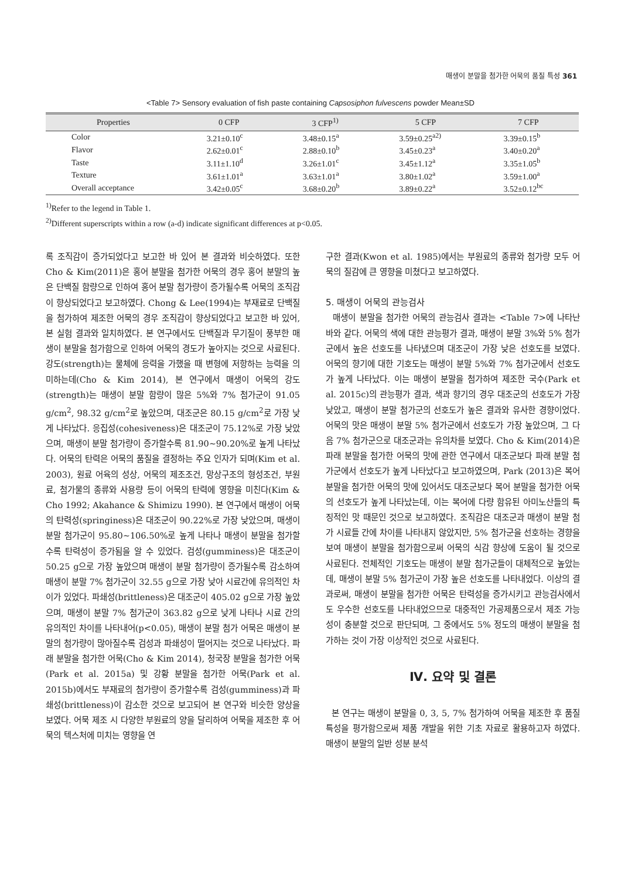매생이 분말을 첨가한 어묵의 품질 특성 361
<Table 7> Sensory evaluation of fish paste containing Capsosiphon fulvescens powder Mean±SD
| Properties | 0 CFP | 3 CFP<sup>1)</sup> | 5 CFP | 7 CFP |
| --- | --- | --- | --- | --- |
| Color | 3.21±0.10<sup>c</sup> | 3.48±0.15<sup>a</sup> | 3.59±0.25<sup>a2)</sup> | 3.39±0.15<sup>b</sup> |
| Flavor | 2.62±0.01<sup>c</sup> | 2.88±0.10<sup>b</sup> | 3.45±0.23<sup>a</sup> | 3.40±0.20<sup>a</sup> |
| Taste | 3.11±1.10<sup>d</sup> | 3.26±1.01<sup>c</sup> | 3.45±1.12<sup>a</sup> | 3.35±1.05<sup>b</sup> |
| Texture | 3.61±1.01<sup>a</sup> | 3.63±1.01<sup>a</sup> | 3.80±1.02<sup>a</sup> | 3.59±1.00<sup>a</sup> |
| Overall acceptance | 3.42±0.05<sup>c</sup> | 3.68±0.20<sup>b</sup> | 3.89±0.22<sup>a</sup> | 3.52±0.12<sup>bc</sup> |
<sup>1)</sup> Refer to the legend in Table 1.
<sup>2)</sup> Different superscripts within a row (a-d) indicate significant differences at p<0.05.
록 조직감이 증가되었다고 보고한 바 있어 본 결과와 비슷하였다. 또한 Cho & Kim(2011)은 홍어 분말을 첨가한 어묵의 경우 홍어 분말의 높은 단백질 함량으로 인하여 홍어 분말 첨가량이 증가될수록 어묵의 조직감이 향상되었다고 보고하였다. Chong & Lee(1994)는 부재료로 단백질을 첨가하여 제조한 어묵의 경우 조직감이 향상되었다고 보고한 바 있어, 본 실험 결과와 일치하였다. 본 연구에서도 단백질과 무기질이 풍부한 매생이 분말을 첨가함으로 인하여 어묵의 경도가 높아지는 것으로 사료된다. 강도(strength)는 물체에 응력을 가했을 때 변형에 저항하는 능력을 의미하는데(Cho & Kim 2014), 본 연구에서 매생이 어묵의 강도(strength)는 매생이 분말 함량이 많은 5%와 7% 첨가군이 91.05 g/cm<sup>2</sup>, 98.32 g/cm<sup>2</sup>로 높았으며, 대조군은 80.15 g/cm<sup>2</sup>로 가장 낮게 나타났다. 응집성(cohesiveness)은 대조군이 75.12%로 가장 낮았으며, 매생이 분말 첨가량이 증가할수록 81.90~90.20%로 높게 나타났다. 어묵의 탄력은 어묵의 품질을 결정하는 주요 인자가 되며(Kim et al. 2003), 원료 어육의 성상, 어묵의 제조조건, 망상구조의 형성조건, 부원료, 첨가물의 종류와 사용량 등이 어묵의 탄력에 영향을 미친다(Kim & Cho 1992; Akahance & Shimizu 1990). 본 연구에서 매생이 어묵의 탄력성(springiness)은 대조군이 90.22%로 가장 낮았으며, 매생이 분말 첨가군이 95.80~106.50%로 높게 나타나 매생이 분말을 첨가할수록 탄력성이 증가됨을 알 수 있었다. 검성(gumminess)은 대조군이 50.25 g으로 가장 높았으며 매생이 분말 첨가량이 증가될수록 감소하여 매생이 분말 7% 첨가군이 32.55 g으로 가장 낮아 시료간에 유의적인 차이가 있었다. 파쇄성(brittleness)은 대조군이 405.02 g으로 가장 높았으며, 매생이 분말 7% 첨가군이 363.82 g으로 낮게 나타나 시료 간의 유의적인 차이를 나타내어(p<0.05), 매생이 분말 첨가 어묵은 매생이 분말의 첨가량이 많아질수록 검성과 파쇄성이 떨어지는 것으로 나타났다. 파래 분말을 첨가한 어묵(Cho & Kim 2014), 청국장 분말을 첨가한 어묵(Park et al. 2015a) 및 강황 분말을 첨가한 어묵(Park et al. 2015b)에서도 부재료의 첨가량이 증가할수록 검성(gumminess)과 파쇄성(brittleness)이 감소한 것으로 보고되어 본 연구와 비슷한 양상을 보였다. 어묵 제조 시 다양한 부원료의 양을 달리하여 어묵을 제조한 후 어묵의 텍스처에 미치는 영향을 연
구한 결과(Kwon et al. 1985)에서는 부원료의 종류와 첨가량 모두 어묵의 질감에 큰 영향을 미쳤다고 보고하였다.
5. 매생이 어묵의 관능검사
매생이 분말을 첨가한 어묵의 관능검사 결과는 <Table 7>에 나타난 바와 같다. 어묵의 색에 대한 관능평가 결과, 매생이 분말 3%와 5% 첨가군에서 높은 선호도를 나타냈으며 대조군이 가장 낮은 선호도를 보였다. 어묵의 향기에 대한 기호도는 매생이 분말 5%와 7% 첨가군에서 선호도가 높게 나타났다. 이는 매생이 분말을 첨가하여 제조한 국수(Park et al. 2015c)의 관능평가 결과, 색과 향기의 경우 대조군의 선호도가 가장 낮았고, 매생이 분말 첨가군의 선호도가 높은 결과와 유사한 경향이었다. 어묵의 맛은 매생이 분말 5% 첨가군에서 선호도가 가장 높았으며, 그 다음 7% 첨가군으로 대조군과는 유의차를 보였다. Cho & Kim(2014)은 파래 분말을 첨가한 어묵의 맛에 관한 연구에서 대조군보다 파래 분말 첨가군에서 선호도가 높게 나타났다고 보고하였으며, Park (2013)은 복어 분말을 첨가한 어묵의 맛에 있어서도 대조군보다 복어 분말을 첨가한 어묵의 선호도가 높게 나타났는데, 이는 복어에 다량 함유된 아미노산들의 특징적인 맛 때문인 것으로 보고하였다. 조직감은 대조군과 매생이 분말 첨가 시료들 간에 차이를 나타내지 않았지만, 5% 첨가군을 선호하는 경향을 보여 매생이 분말을 첨가함으로써 어묵의 식감 향상에 도움이 될 것으로 사료된다. 전체적인 기호도는 매생이 분말 첨가군들이 대체적으로 높았는데, 매생이 분말 5% 첨가군이 가장 높은 선호도를 나타내었다. 이상의 결과로써, 매생이 분말을 첨가한 어묵은 탄력성을 증가시키고 관능검사에서도 우수한 선호도를 나타내었으므로 대중적인 가공제품으로서 제조 가능성이 충분할 것으로 판단되며, 그 중에서도 5% 정도의 매생이 분말을 첨가하는 것이 가장 이상적인 것으로 사료된다.
Ⅳ. 요약 및 결론
본 연구는 매생이 분말을 0, 3, 5, 7% 첨가하여 어묵을 제조한 후 품질특성을 평가함으로써 제품 개발을 위한 기초 자료로 활용하고자 하였다. 매생이 분말의 일반 성분 분석